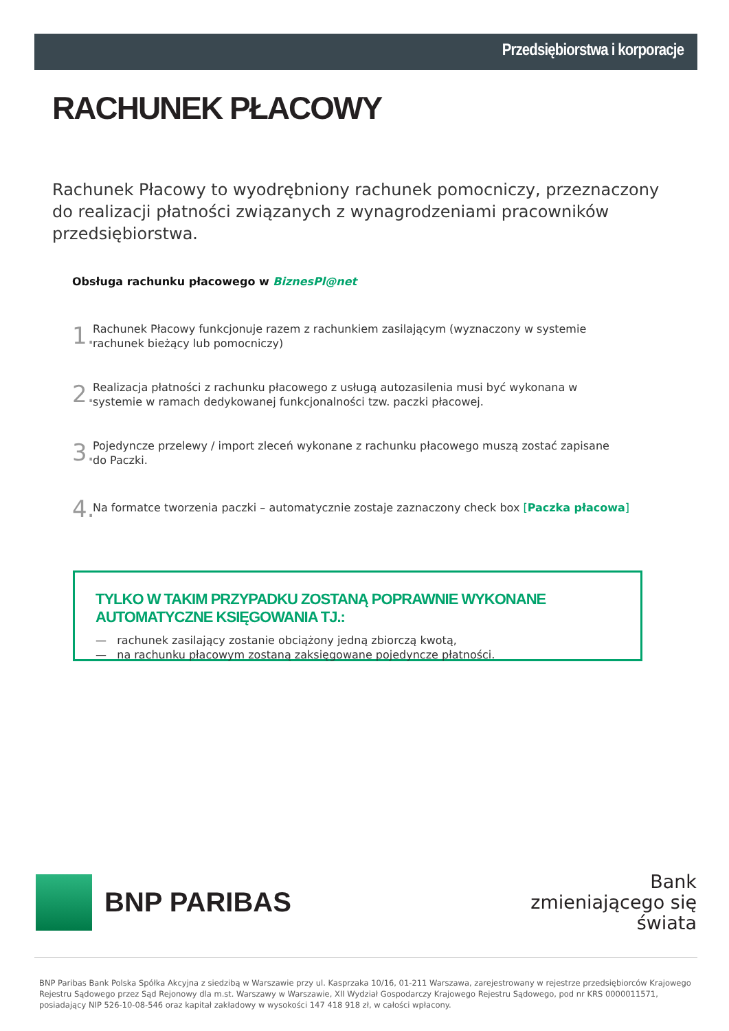Przedsiębiorstwa i korporacje
RACHUNEK PŁACOWY
Rachunek Płacowy to wyodrębniony rachunek pomocniczy, przeznaczony do realizacji płatności związanych z wynagrodzeniami pracowników przedsiębiorstwa.
Obsługa rachunku płacowego w BiznesPl@net
1.
Rachunek Płacowy funkcjonuje razem z rachunkiem zasilającym (wyznaczony w systemie rachunek bieżący lub pomocniczy)
2.
Realizacja płatności z rachunku płacowego z usługą autozasilenia musi być wykonana w systemie w ramach dedykowanej funkcjonalności tzw. paczki płacowej.
3.
Pojedyncze przelewy / import zleceń wykonane z rachunku płacowego muszą zostać zapisane do Paczki.
4.
Na formatce tworzenia paczki – automatycznie zostaje zaznaczony check box [Paczka płacowa]
TYLKO W TAKIM PRZYPADKU ZOSTANĄ POPRAWNIE WYKONANE AUTOMATYCZNE KSIĘGOWANIA TJ.:
— rachunek zasilający zostanie obciążony jedną zbiorczą kwotą,
— na rachunku płacowym zostaną zaksięgowane pojedyncze płatności.
BNP PARIBAS
Bank
zmieniającego się
świata
BNP Paribas Bank Polska Spółka Akcyjna z siedzibą w Warszawie przy ul. Kasprzaka 10/16, 01-211 Warszawa, zarejestrowany w rejestrze przedsiębiorców Krajowego Rejestru Sądowego przez Sąd Rejonowy dla m.st. Warszawy w Warszawie, XII Wydział Gospodarczy Krajowego Rejestru Sądowego, pod nr KRS 0000011571, posiadający NIP 526-10-08-546 oraz kapitał zakładowy w wysokości 147 418 918 zł, w całości wpłacony.